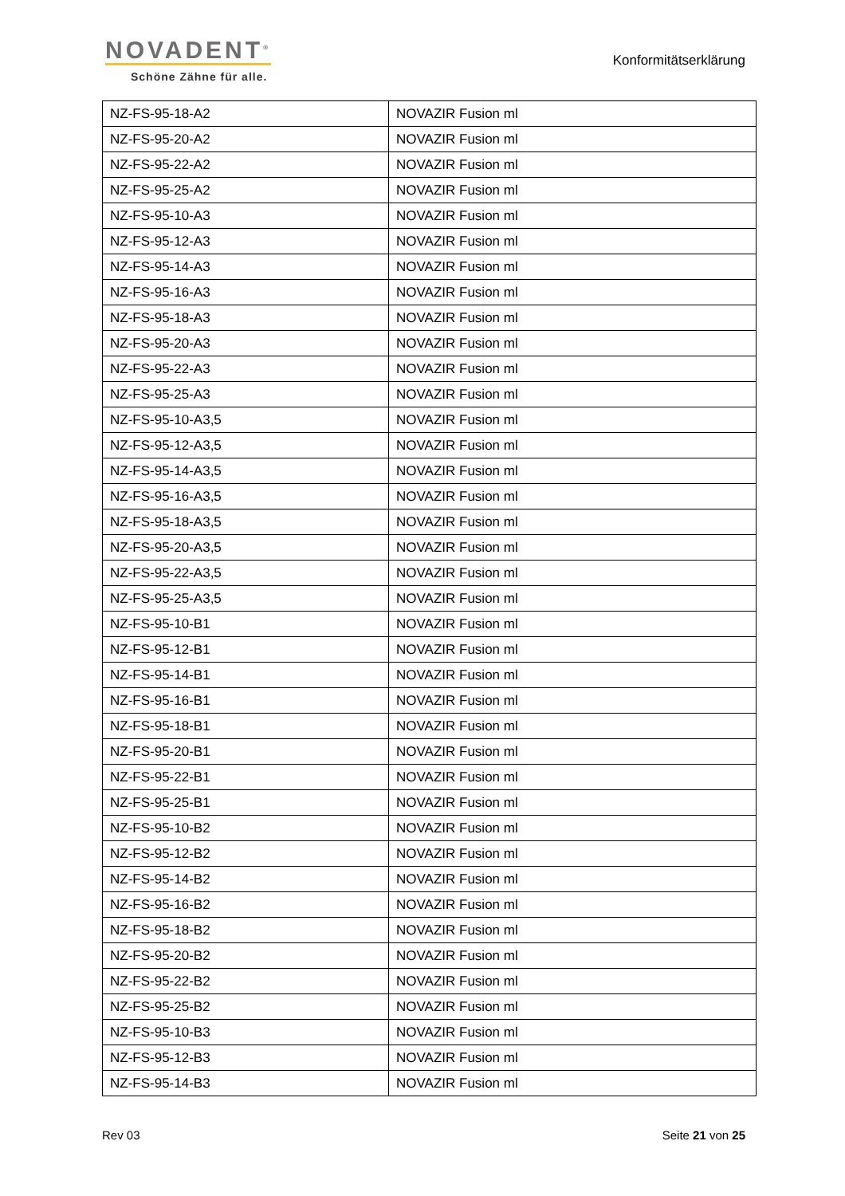NOVADENT<sup>®</sup>
Schöne Zähne für alle.
Konformitätserklärung
| NZ-FS-95-18-A2 | NOVAZIR Fusion ml |
| NZ-FS-95-20-A2 | NOVAZIR Fusion ml |
| NZ-FS-95-22-A2 | NOVAZIR Fusion ml |
| NZ-FS-95-25-A2 | NOVAZIR Fusion ml |
| NZ-FS-95-10-A3 | NOVAZIR Fusion ml |
| NZ-FS-95-12-A3 | NOVAZIR Fusion ml |
| NZ-FS-95-14-A3 | NOVAZIR Fusion ml |
| NZ-FS-95-16-A3 | NOVAZIR Fusion ml |
| NZ-FS-95-18-A3 | NOVAZIR Fusion ml |
| NZ-FS-95-20-A3 | NOVAZIR Fusion ml |
| NZ-FS-95-22-A3 | NOVAZIR Fusion ml |
| NZ-FS-95-25-A3 | NOVAZIR Fusion ml |
| NZ-FS-95-10-A3,5 | NOVAZIR Fusion ml |
| NZ-FS-95-12-A3,5 | NOVAZIR Fusion ml |
| NZ-FS-95-14-A3,5 | NOVAZIR Fusion ml |
| NZ-FS-95-16-A3,5 | NOVAZIR Fusion ml |
| NZ-FS-95-18-A3,5 | NOVAZIR Fusion ml |
| NZ-FS-95-20-A3,5 | NOVAZIR Fusion ml |
| NZ-FS-95-22-A3,5 | NOVAZIR Fusion ml |
| NZ-FS-95-25-A3,5 | NOVAZIR Fusion ml |
| NZ-FS-95-10-B1 | NOVAZIR Fusion ml |
| NZ-FS-95-12-B1 | NOVAZIR Fusion ml |
| NZ-FS-95-14-B1 | NOVAZIR Fusion ml |
| NZ-FS-95-16-B1 | NOVAZIR Fusion ml |
| NZ-FS-95-18-B1 | NOVAZIR Fusion ml |
| NZ-FS-95-20-B1 | NOVAZIR Fusion ml |
| NZ-FS-95-22-B1 | NOVAZIR Fusion ml |
| NZ-FS-95-25-B1 | NOVAZIR Fusion ml |
| NZ-FS-95-10-B2 | NOVAZIR Fusion ml |
| NZ-FS-95-12-B2 | NOVAZIR Fusion ml |
| NZ-FS-95-14-B2 | NOVAZIR Fusion ml |
| NZ-FS-95-16-B2 | NOVAZIR Fusion ml |
| NZ-FS-95-18-B2 | NOVAZIR Fusion ml |
| NZ-FS-95-20-B2 | NOVAZIR Fusion ml |
| NZ-FS-95-22-B2 | NOVAZIR Fusion ml |
| NZ-FS-95-25-B2 | NOVAZIR Fusion ml |
| NZ-FS-95-10-B3 | NOVAZIR Fusion ml |
| NZ-FS-95-12-B3 | NOVAZIR Fusion ml |
| NZ-FS-95-14-B3 | NOVAZIR Fusion ml |
Rev 03 Seite 21 von 25